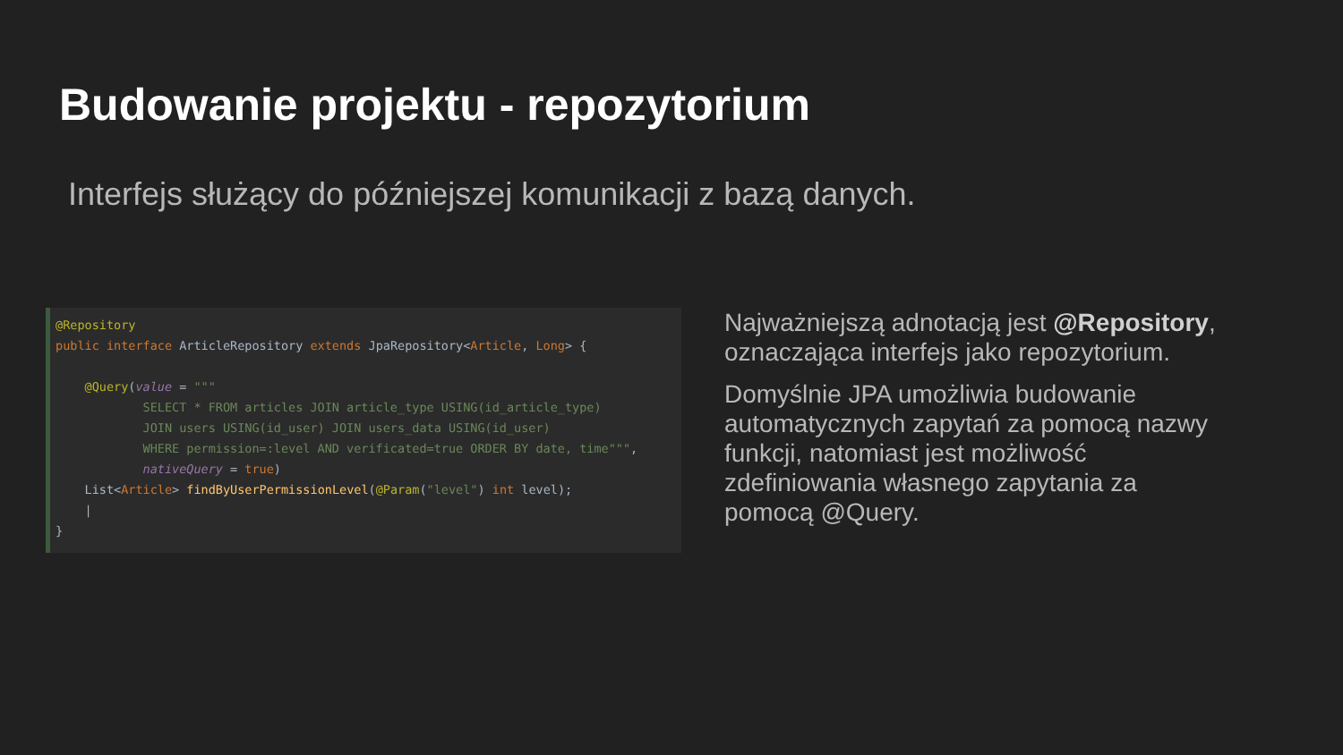Budowanie projektu - repozytorium
Interfejs służący do późniejszej komunikacji z bazą danych.
@Repository public interface ArticleRepository extends JpaRepository<Article, Long> { @Query(value = """ SELECT * FROM articles JOIN article_type USING(id_article_type) JOIN users USING(id_user) JOIN users_data USING(id_user) WHERE permission=:level AND verificated=true ORDER BY date, time""", nativeQuery = true) List<Article> findByUserPermissionLevel(@Param("level") int level); | }
Najważniejszą adnotacją jest @Repository, oznaczająca interfejs jako repozytorium.
Domyślnie JPA umożliwia budowanie automatycznych zapytań za pomocą nazwy funkcji, natomiast jest możliwość zdefiniowania własnego zapytania za pomocą @Query.